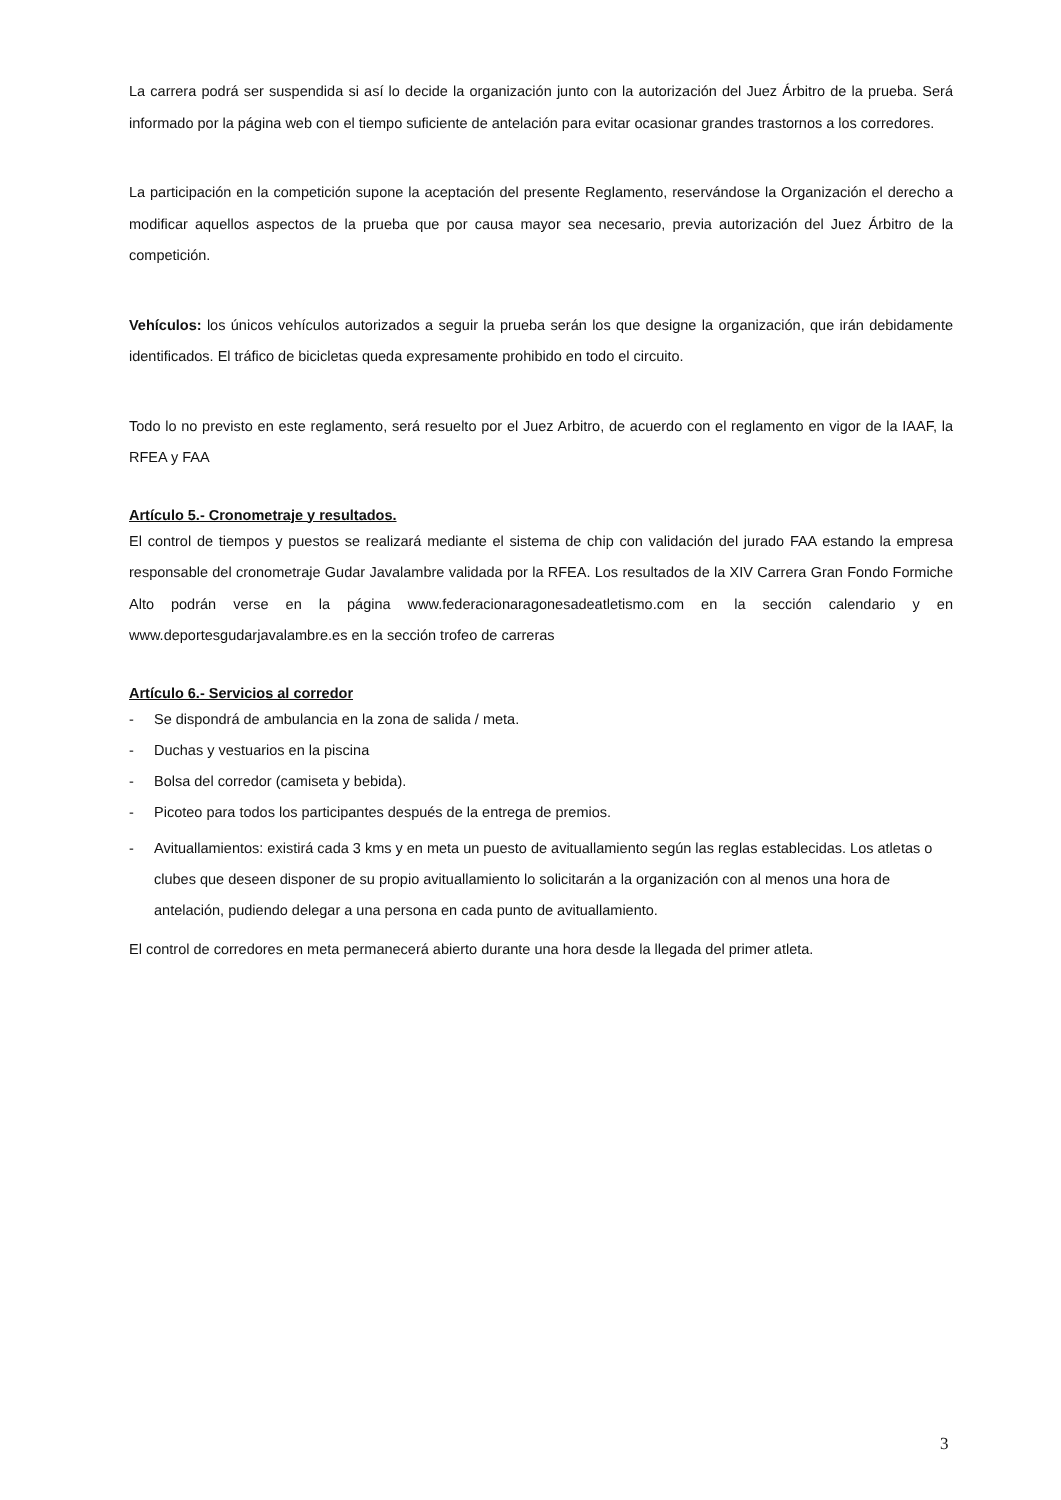La carrera podrá ser suspendida si así lo decide la organización junto con la autorización del Juez Árbitro de la prueba. Será informado por la página web con el tiempo suficiente de antelación para evitar ocasionar grandes trastornos a los corredores.
La participación en la competición supone la aceptación del presente Reglamento, reservándose la Organización el derecho a modificar aquellos aspectos de la prueba que por causa mayor sea necesario, previa autorización del Juez Árbitro de la competición.
Vehículos: los únicos vehículos autorizados a seguir la prueba serán los que designe la organización, que irán debidamente identificados. El tráfico de bicicletas queda expresamente prohibido en todo el circuito.
Todo lo no previsto en este reglamento, será resuelto por el Juez Arbitro, de acuerdo con el reglamento en vigor de la IAAF, la RFEA y FAA
Artículo 5.- Cronometraje y resultados.
El control de tiempos y puestos se realizará mediante el sistema de chip con validación del jurado FAA estando la empresa responsable del cronometraje Gudar Javalambre validada por la RFEA. Los resultados de la XIV Carrera Gran Fondo Formiche Alto podrán verse en la página www.federacionaragonesadeatletismo.com en la sección calendario y en www.deportesgudarjavalambre.es en la sección trofeo de carreras
Artículo 6.- Servicios al corredor
- Se dispondrá de ambulancia en la zona de salida / meta.
- Duchas y vestuarios en la piscina
- Bolsa del corredor (camiseta y bebida).
- Picoteo para todos los participantes después de la entrega de premios.
- Avituallamientos: existirá cada 3 kms y en meta un puesto de avituallamiento según las reglas establecidas. Los atletas o clubes que deseen disponer de su propio avituallamiento lo solicitarán a la organización con al menos una hora de antelación, pudiendo delegar a una persona en cada punto de avituallamiento.
El control de corredores en meta permanecerá abierto durante una hora desde la llegada del primer atleta.
3